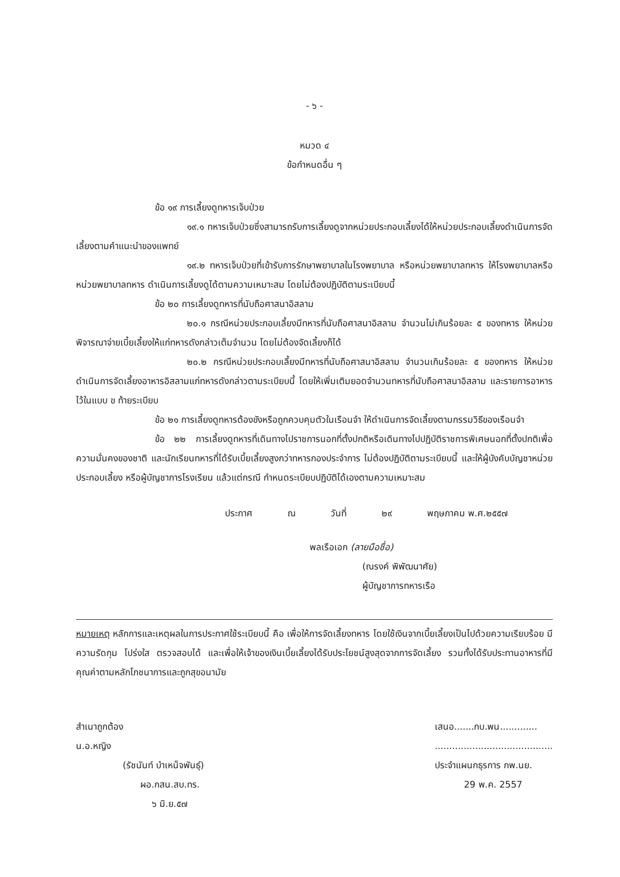- ๖ -
หมวด ๔
ข้อกำหนดอื่น ๆ
ข้อ ๑๙ การเลี้ยงดูทหารเจ็บป่วย
๑๙.๑ ทหารเจ็บป่วยซึ่งสามารถรับการเลี้ยงดูจากหน่วยประกอบเลี้ยงได้ให้หน่วยประกอบเลี้ยงดำเนินการจัดเลี้ยงตามคำแนะนำของแพทย์
๑๙.๒ ทหารเจ็บป่วยที่เข้ารับการรักษาพยาบาลในโรงพยาบาล หรือหน่วยพยาบาลทหาร ให้โรงพยาบาลหรือหน่วยพยาบาลทหาร ดำเนินการเลี้ยงดูได้ตามความเหมาะสม โดยไม่ต้องปฏิบัติตามระเบียบนี้
ข้อ ๒๐ การเลี้ยงดูทหารที่นับถือศาสนาอิสลาม
๒๐.๑ กรณีหน่วยประกอบเลี้ยงมีทหารที่นับถือศาสนาอิสลาม จำนวนไม่เกินร้อยละ ๕ ของทหาร ให้หน่วยพิจารณาจ่ายเบี้ยเลี้ยงให้แก่ทหารดังกล่าวเต็มจำนวน โดยไม่ต้องจัดเลี้ยงก็ได้
๒๐.๒ กรณีหน่วยประกอบเลี้ยงมีทหารที่นับถือศาสนาอิสลาม จำนวนเกินร้อยละ ๕ ของทหาร ให้หน่วยดำเนินการจัดเลี้ยงอาหารอิสลามแก่ทหารดังกล่าวตามระเบียบนี้ โดยให้เพิ่มเติมยอดจำนวนทหารที่นับถือศาสนาอิสลาม และรายการอาหารไว้ในแบบ ข ท้ายระเบียบ
ข้อ ๒๑ การเลี้ยงดูทหารต้องขังหรือถูกควบคุมตัวในเรือนจำ ให้ดำเนินการจัดเลี้ยงตามกรรมวิธีของเรือนจำ
ข้อ ๒๒ การเลี้ยงดูทหารที่เดินทางไปราชการนอกที่ตั้งปกติหรือเดินทางไปปฏิบัติราชการพิเศษนอกที่ตั้งปกติเพื่อความมั่นคงของชาติ และนักเรียนทหารที่ได้รับเบี้ยเลี้ยงสูงกว่าทหารกองประจำการ ไม่ต้องปฏิบัติตามระเบียบนี้ และให้ผู้บังคับบัญชาหน่วยประกอบเลี้ยง หรือผู้บัญชาการโรงเรียน แล้วแต่กรณี กำหนดระเบียบปฏิบัติได้เองตามความเหมาะสม
ประกาศ ณ วันที่ ๒๙ พฤษภาคม พ.ศ.๒๕๕๗
พลเรือเอก (ลายมือชื่อ)
(ณรงค์ พิพัฒนาศัย)
ผู้บัญชาการทหารเรือ
หมายเหตุ หลักการและเหตุผลในการประกาศใช้ระเบียบนี้ คือ เพื่อให้การจัดเลี้ยงทหาร โดยใช้เงินจากเบี้ยเลี้ยงเป็นไปด้วยความเรียบร้อย มีความรัดกุม โปร่งใส ตรวจสอบได้ และเพื่อให้เจ้าของเงินเบี้ยเลี้ยงได้รับประโยชน์สูงสุดจากการจัดเลี้ยง รวมทั้งได้รับประทานอาหารที่มีคุณค่าตามหลักโภชนาการและถูกสุขอนามัย
สำเนาถูกต้อง
น.อ.หญิง
(รัชนันท์ บำเหน็จพันธุ์)
ผอ.กสน.สบ.ทร.
๖ มิ.ย.๕๗
เสนอ.......กบ.พน.............
.........................................
ประจำแผนกธุรการ กพ.นย.
29 พ.ค. 2557